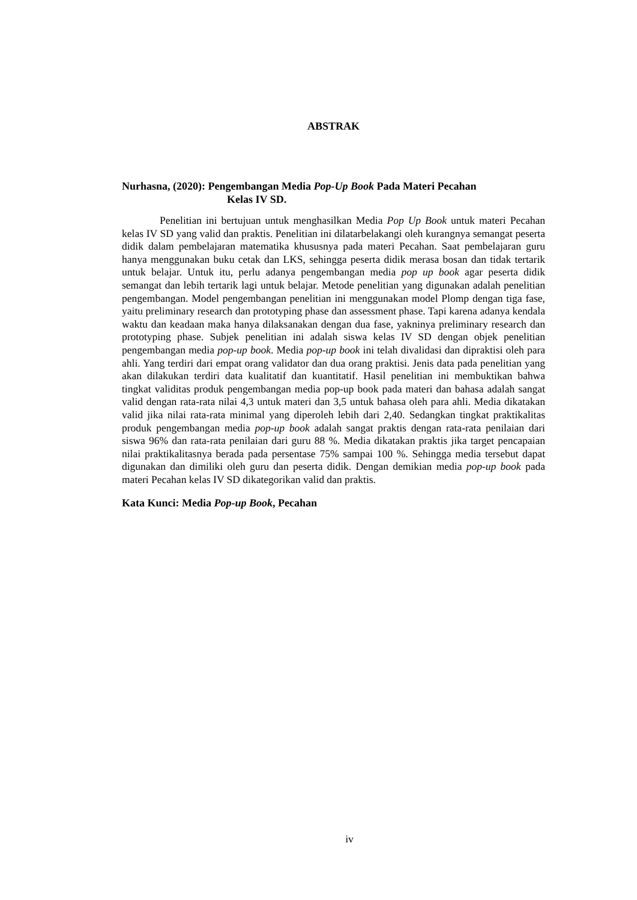ABSTRAK
Nurhasna, (2020): Pengembangan Media Pop-Up Book Pada Materi Pecahan
Kelas IV SD.
Penelitian ini bertujuan untuk menghasilkan Media Pop Up Book untuk materi Pecahan kelas IV SD yang valid dan praktis. Penelitian ini dilatarbelakangi oleh kurangnya semangat peserta didik dalam pembelajaran matematika khususnya pada materi Pecahan. Saat pembelajaran guru hanya menggunakan buku cetak dan LKS, sehingga peserta didik merasa bosan dan tidak tertarik untuk belajar. Untuk itu, perlu adanya pengembangan media pop up book agar peserta didik semangat dan lebih tertarik lagi untuk belajar. Metode penelitian yang digunakan adalah penelitian pengembangan. Model pengembangan penelitian ini menggunakan model Plomp dengan tiga fase, yaitu preliminary research dan prototyping phase dan assessment phase. Tapi karena adanya kendala waktu dan keadaan maka hanya dilaksanakan dengan dua fase, yakninya preliminary research dan prototyping phase. Subjek penelitian ini adalah siswa kelas IV SD dengan objek penelitian pengembangan media pop-up book. Media pop-up book ini telah divalidasi dan dipraktisi oleh para ahli. Yang terdiri dari empat orang validator dan dua orang praktisi. Jenis data pada penelitian yang akan dilakukan terdiri data kualitatif dan kuantitatif. Hasil penelitian ini membuktikan bahwa tingkat validitas produk pengembangan media pop-up book pada materi dan bahasa adalah sangat valid dengan rata-rata nilai 4,3 untuk materi dan 3,5 untuk bahasa oleh para ahli. Media dikatakan valid jika nilai rata-rata minimal yang diperoleh lebih dari 2,40. Sedangkan tingkat praktikalitas produk pengembangan media pop-up book adalah sangat praktis dengan rata-rata penilaian dari siswa 96% dan rata-rata penilaian dari guru 88 %. Media dikatakan praktis jika target pencapaian nilai praktikalitasnya berada pada persentase 75% sampai 100 %. Sehingga media tersebut dapat digunakan dan dimiliki oleh guru dan peserta didik. Dengan demikian media pop-up book pada materi Pecahan kelas IV SD dikategorikan valid dan praktis.
Kata Kunci: Media Pop-up Book, Pecahan
iv